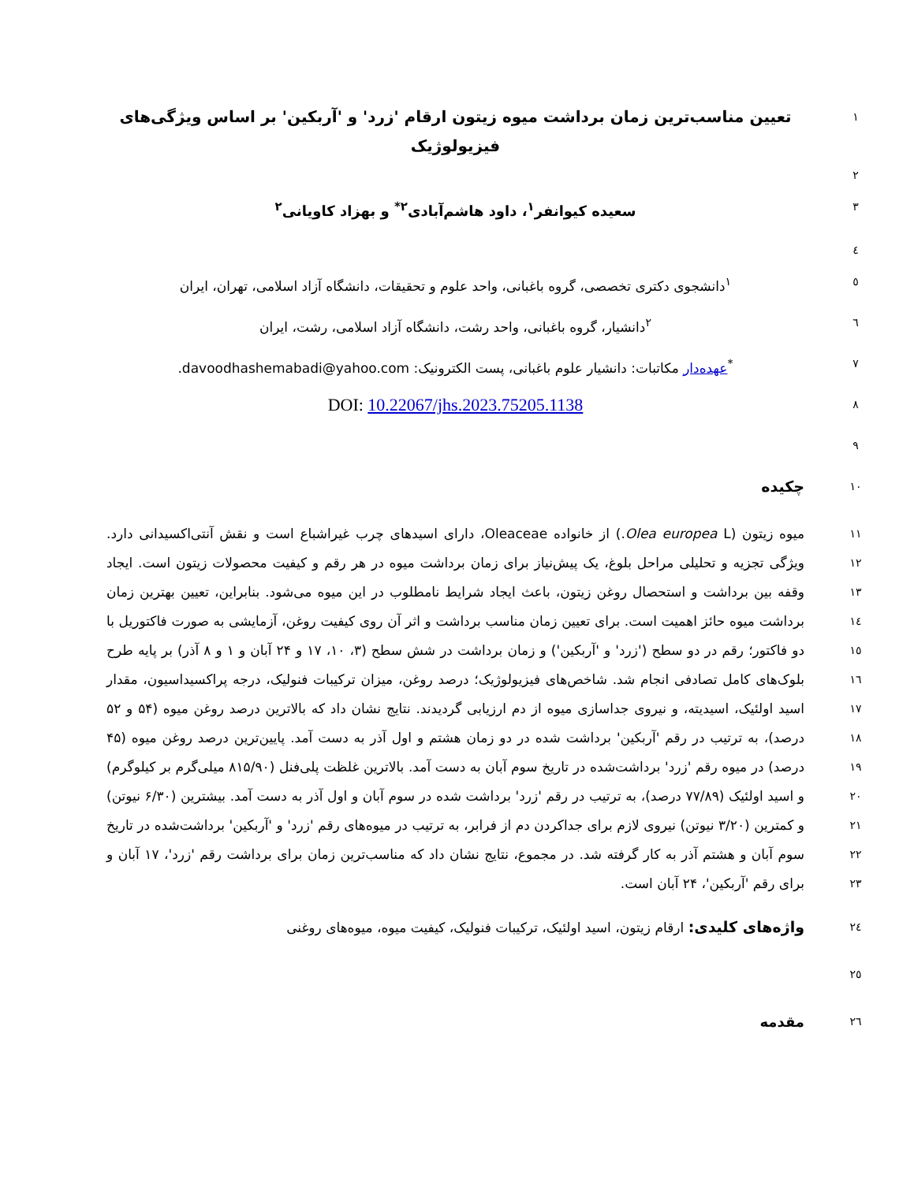تعیین مناسب‌ترین زمان برداشت میوه زیتون ارقام 'زرد' و 'آربکین' بر اساس ویژگی‌های فیزیولوژیک
۱
۲
سعیده کیوانفر<sup>۱</sup>، داود هاشم‌آبادی<sup>۲*</sup> و بهزاد کاویانی<sup>۲</sup>
۳
٤
<sup>۱</sup> دانشجوی دکتری تخصصی، گروه باغبانی، واحد علوم و تحقیقات، دانشگاه آزاد اسلامی، تهران، ایران
٥
<sup>۲</sup> دانشیار، گروه باغبانی، واحد رشت، دانشگاه آزاد اسلامی، رشت، ایران
٦
<sup>*</sup> عهده‌دار مکاتبات: دانشیار علوم باغبانی، پست الکترونیک: davoodhashemabadi@yahoo.com.
۷
DOI: 10.22067/jhs.2023.75205.1138
۸
۹
چکیده
۱۰
میوه زیتون (Olea europea L.) از خانواده Oleaceae، دارای اسیدهای چرب غیراشباع است و نقش آنتی‌اکسیدانی دارد. ویژگی تجزیه و تحلیلی مراحل بلوغ، یک پیش‌نیاز برای زمان برداشت میوه در هر رقم و کیفیت محصولات زیتون است. ایجاد وقفه بین برداشت و استحصال روغن زیتون، باعث ایجاد شرایط نامطلوب در این میوه می‌شود. بنابراین، تعیین بهترین زمان برداشت میوه حائز اهمیت است. برای تعیین زمان مناسب برداشت و اثر آن روی کیفیت روغن، آزمایشی به صورت فاکتوریل با دو فاکتور؛ رقم در دو سطح ('زرد' و 'آربکین') و زمان برداشت در شش سطح (۳، ۱۰، ۱۷ و ۲۴ آبان و ۱ و ۸ آذر) بر پایه طرح بلوک‌های کامل تصادفی انجام شد. شاخص‌های فیزیولوژیک؛ درصد روغن، میزان ترکیبات فنولیک، درجه پراکسیداسیون، مقدار اسید اولئیک، اسیدیته، و نیروی جداسازی میوه از دم ارزیابی گردیدند. نتایج نشان داد که بالاترین درصد روغن میوه (۵۴ و ۵۲ درصد)، به ترتیب در رقم 'آربکین' برداشت شده در دو زمان هشتم و اول آذر به دست آمد. پایین‌ترین درصد روغن میوه (۴۵ درصد) در میوه رقم 'زرد' برداشت‌شده در تاریخ سوم آبان به دست آمد. بالاترین غلظت پلی‌فنل (۸۱۵/۹۰ میلی‌گرم بر کیلوگرم) و اسید اولئیک (۷۷/۸۹ درصد)، به ترتیب در رقم 'زرد' برداشت شده در سوم آبان و اول آذر به دست آمد. بیشترین (۶/۳۰ نیوتن) و کمترین (۳/۲۰ نیوتن) نیروی لازم برای جداکردن دم از فرابر، به ترتیب در میوه‌های رقم 'زرد' و 'آربکین' برداشت‌شده در تاریخ سوم آبان و هشتم آذر به کار گرفته شد. در مجموع، نتایج نشان داد که مناسب‌ترین زمان برای برداشت رقم 'زرد'، ۱۷ آبان و برای رقم 'آربکین'، ۲۴ آبان است.
۱۱
۱۲
۱۳
۱٤
۱٥
۱٦
۱۷
۱۸
۱۹
۲۰
۲۱
۲۲
۲۳
واژه‌های کلیدی: ارقام زیتون، اسید اولئیک، ترکیبات فنولیک، کیفیت میوه، میوه‌های روغنی
۲٤
۲٥
مقدمه
۲٦